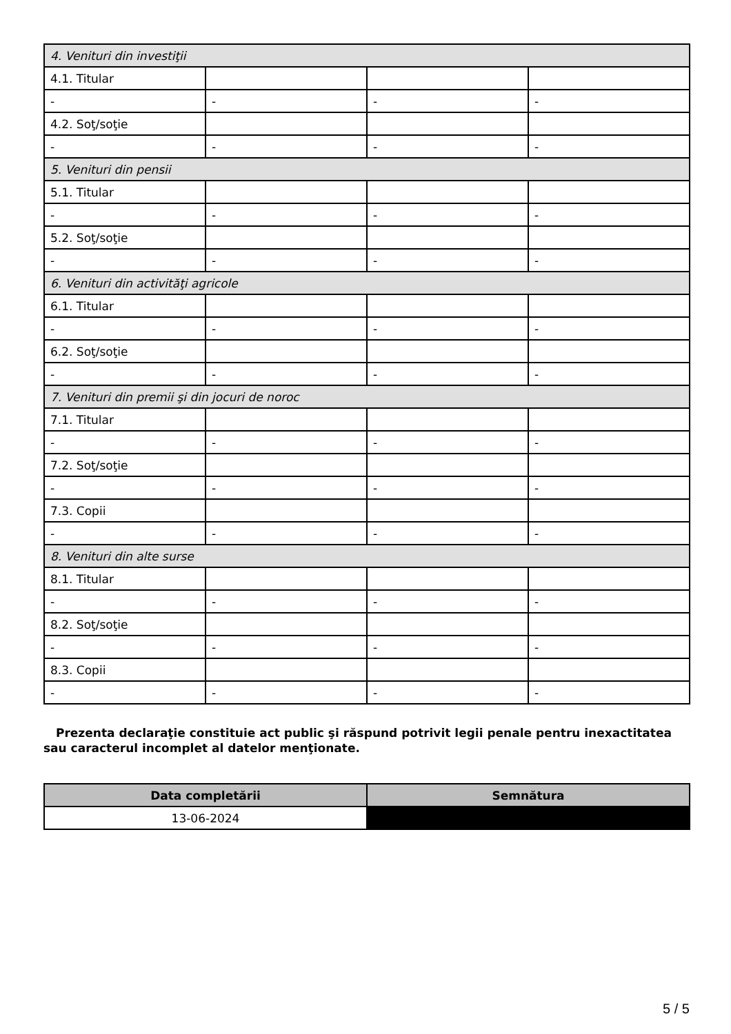| 4. Venituri din investiţii | | | |
| 4.1. Titular | | | |
| - | - | - | - |
| 4.2. Soţ/soţie | | | |
| - | - | - | - |
| 5. Venituri din pensii | | | |
| 5.1. Titular | | | |
| - | - | - | - |
| 5.2. Soţ/soţie | | | |
| - | - | - | - |
| 6. Venituri din activităţi agricole | | | |
| 6.1. Titular | | | |
| - | - | - | - |
| 6.2. Soţ/soţie | | | |
| - | - | - | - |
| 7. Venituri din premii şi din jocuri de noroc | | | |
| 7.1. Titular | | | |
| - | - | - | - |
| 7.2. Soţ/soţie | | | |
| - | - | - | - |
| 7.3. Copii | | | |
| - | - | - | - |
| 8. Venituri din alte surse | | | |
| 8.1. Titular | | | |
| - | - | - | - |
| 8.2. Soţ/soţie | | | |
| - | - | - | - |
| 8.3. Copii | | | |
| - | - | - | - |
Prezenta declaraţie constituie act public şi răspund potrivit legii penale pentru inexactitatea sau caracterul incomplet al datelor menţionate.
| Data completării | Semnătura |
| --- | --- |
| 13-06-2024 | |
5 / 5